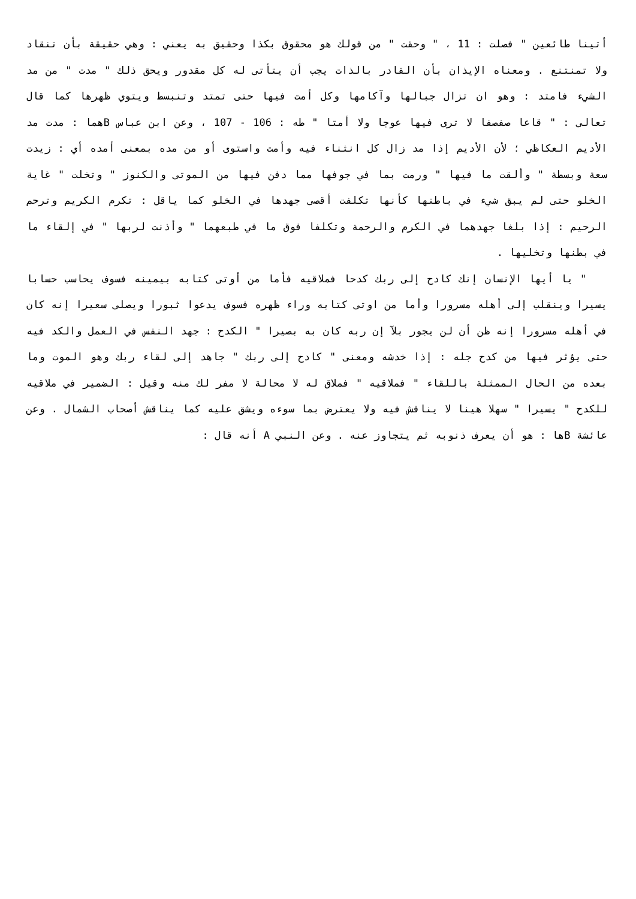أتينا طائعين " فصلت : 11 ، " وحقت " من قولك هو محقوق بكذا وحقيق به يعني : وهي حقيقة بأن تنقاد ولا تمنتنع . ومعناه الإيذان بأن القادر بالذات يجب أن يتأتى له كل مقدور ويحق ذلك " مدت " من مد الشيء فامتد : وهو ان تزال جبالها وآكامها وكل أمت فيها حتى تمتد وتنبسط ويتوي ظهرها كما قال تعالى : " قاعا صفصفا لا ترى فيها عوجا ولا أمتا " طه : 106 - 107 ، وعن ابن عباس Bهما : مدت مد الأديم العكاظي ؛ لأن الأديم إذا مد زال كل انثناء فيه وأمت واستوى أو من مده بمعنى أمده أي : زيدت سعة وبسطة " وألقت ما فيها " ورمت بما في جوفها مما دفن فيها من الموتى والكنوز " وتخلت " غاية الخلو حتى لم يبق شيء في باطنها كأنها تكلفت أقصى جهدها في الخلو كما ياقل : تكرم الكريم وترحم الرحيم : إذا بلغا جهدهما في الكرم والرحمة وتكلفا فوق ما في طبعهما " وأذنت لربها " في إلقاء ما في بطنها وتخليها .
" يا أيها الإنسان إنك كادح إلى ربك كدحا فملاقيه فأما من أوتى كتابه بيمينه فسوف يحاسب حسابا يسيرا وينقلب إلى أهله مسرورا وأما من اوتى كتابه وراء ظهره فسوف يدعوا ثبورا ويصلى سعيرا إنه كان في أهله مسرورا إنه ظن أن لن يجور بلآ إن ربه كان به بصيرا " الكدح : جهد النفس في العمل والكد فيه حتى يؤثر فيها من كدح جله : إذا خدشه ومعنى " كادح إلى ربك " جاهد إلى لقاء ربك وهو الموت وما بعده من الحال الممثلة باللقاء " فملاقيه " فملاق له لا محالة لا مفر لك منه وقيل : الضمير في ملاقيه للكدح " يسيرا " سهلا هينا لا يناقش فيه ولا يعترض بما سوءه ويشق عليه كما يناقش أصحاب الشمال . وعن عائشة Bها : هو أن يعرف ذنوبه ثم يتجاوز عنه . وعن النبي A أنه قال :